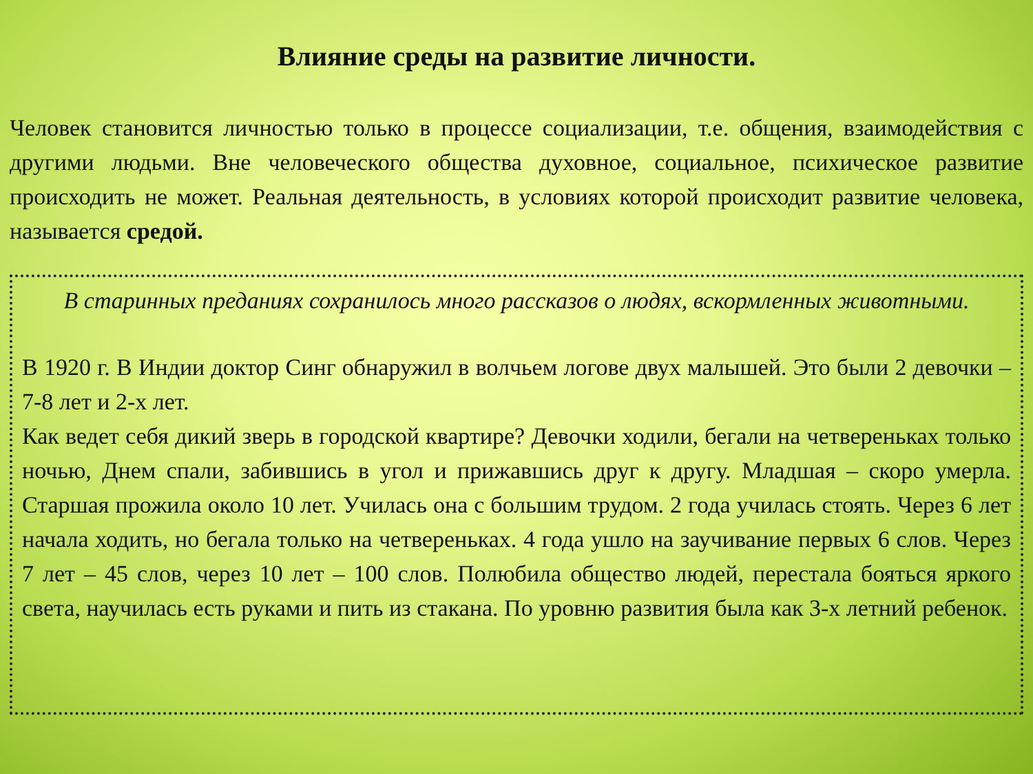Влияние среды на развитие личности.
Человек становится личностью только в процессе социализации, т.е. общения, взаимодействия с другими людьми. Вне человеческого общества духовное, социальное, психическое развитие происходить не может. Реальная деятельность, в условиях которой происходит развитие человека, называется средой.
В старинных преданиях сохранилось много рассказов о людях, вскормленных животными.
В 1920 г. В Индии доктор Синг обнаружил в волчьем логове двух малышей. Это были 2 девочки – 7-8 лет и 2-х лет.
Как ведет себя дикий зверь в городской квартире? Девочки ходили, бегали на четвереньках только ночью, Днем спали, забившись в угол и прижавшись друг к другу. Младшая – скоро умерла. Старшая прожила около 10 лет. Училась она с большим трудом. 2 года училась стоять. Через 6 лет начала ходить, но бегала только на четвереньках. 4 года ушло на заучивание первых 6 слов. Через 7 лет – 45 слов, через 10 лет – 100 слов. Полюбила общество людей, перестала бояться яркого света, научилась есть руками и пить из стакана. По уровню развития была как 3-х летний ребенок.